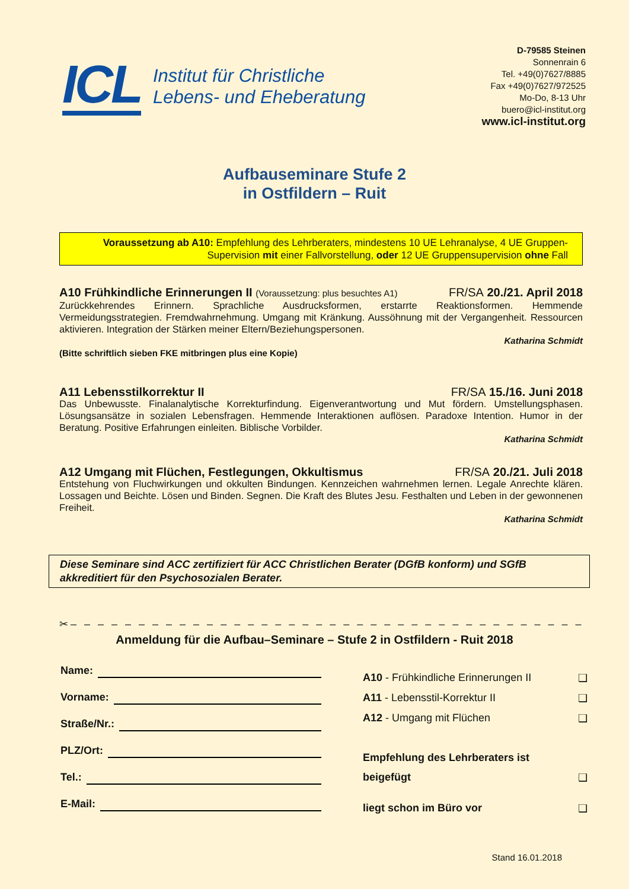ICL
Institut für Christliche
Lebens- und Eheberatung
D-79585 Steinen
Sonnenrain 6
Tel. +49(0)7627/8885
Fax +49(0)7627/972525
Mo-Do, 8-13 Uhr
buero@icl-institut.org
www.icl-institut.org
Aufbauseminare Stufe 2
in Ostfildern – Ruit
Voraussetzung ab A10: Empfehlung des Lehrberaters, mindestens 10 UE Lehranalyse, 4 UE Gruppen-
Supervision mit einer Fallvorstellung, oder 12 UE Gruppensupervision ohne Fall
A10 Frühkindliche Erinnerungen II (Voraussetzung: plus besuchtes A1) FR/SA 20./21. April 2018
Zurückkehrendes Erinnern. Sprachliche Ausdrucksformen, erstarrte Reaktionsformen. Hemmende Vermeidungsstrategien. Fremdwahrnehmung. Umgang mit Kränkung. Aussöhnung mit der Vergangenheit. Ressourcen aktivieren. Integration der Stärken meiner Eltern/Beziehungspersonen.
Katharina Schmidt
(Bitte schriftlich sieben FKE mitbringen plus eine Kopie)
A11 Lebensstilkorrektur II FR/SA 15./16. Juni 2018
Das Unbewusste. Finalanalytische Korrekturfindung. Eigenverantwortung und Mut fördern. Umstellungsphasen. Lösungsansätze in sozialen Lebensfragen. Hemmende Interaktionen auflösen. Paradoxe Intention. Humor in der Beratung. Positive Erfahrungen einleiten. Biblische Vorbilder.
Katharina Schmidt
A12 Umgang mit Flüchen, Festlegungen, Okkultismus FR/SA 20./21. Juli 2018
Entstehung von Fluchwirkungen und okkulten Bindungen. Kennzeichen wahrnehmen lernen. Legale Anrechte klären. Lossagen und Beichte. Lösen und Binden. Segnen. Die Kraft des Blutes Jesu. Festhalten und Leben in der gewonnenen Freiheit.
Katharina Schmidt
Diese Seminare sind ACC zertifiziert für ACC Christlichen Berater (DGfB konform) und SGfB akkreditiert für den Psychosozialen Berater.
✂– – – – – – – – – – – – – – – – – – – – – – – – – – – – – – – – – – – – – – – – – – – – –
Anmeldung für die Aufbau–Seminare – Stufe 2 in Ostfildern - Ruit 2018
Name:
Vorname:
Straße/Nr.:
PLZ/Ort:
Tel.:
E-Mail:
A10 - Frühkindliche Erinnerungen II ❑
A11 - Lebensstil-Korrektur II ❑
A12 - Umgang mit Flüchen ❑
Empfehlung des Lehrberaters ist
beigefügt ❑
liegt schon im Büro vor ❑
Stand 16.01.2018